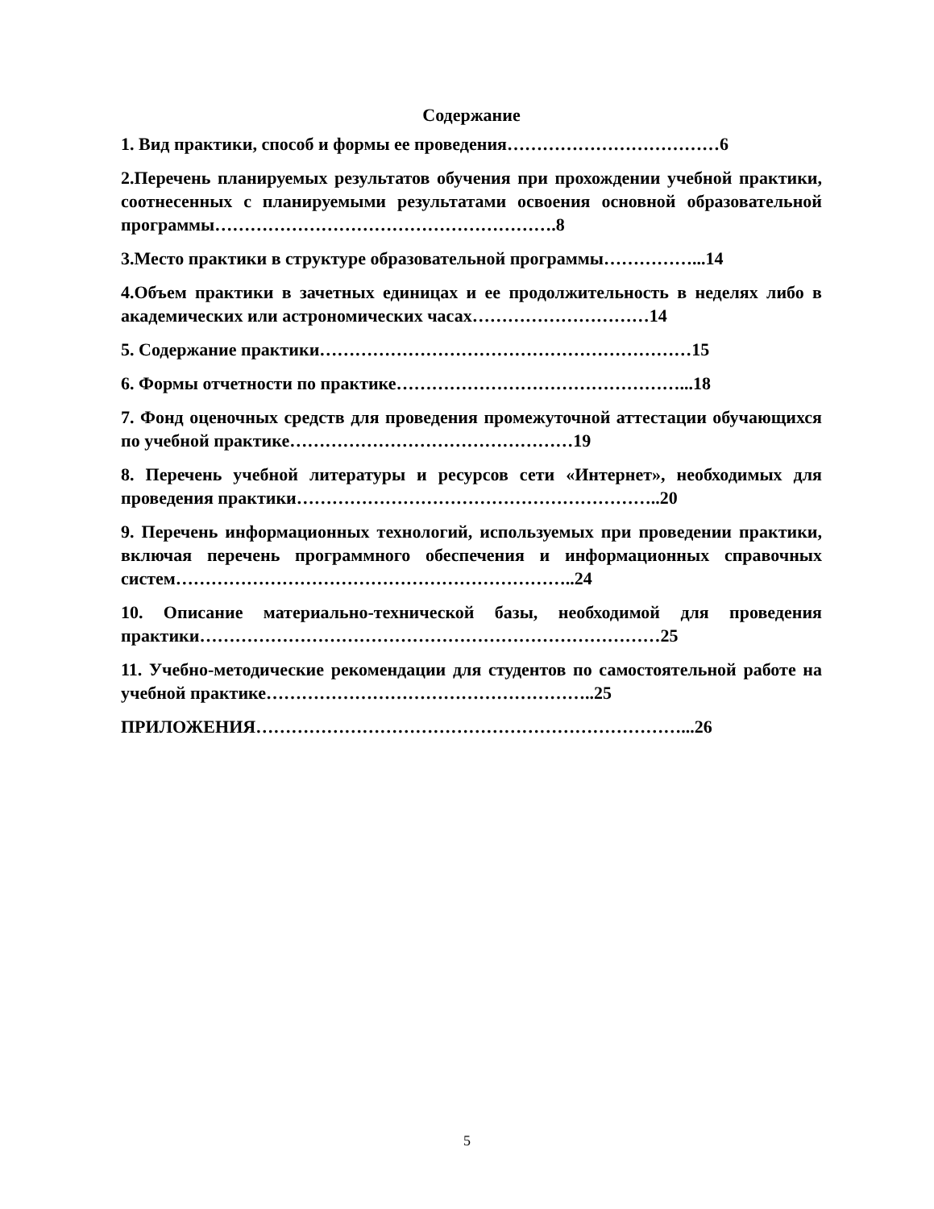Содержание
1. Вид практики, способ и формы ее проведения………………………………6
2.Перечень планируемых результатов обучения при прохождении учебной практики, соотнесенных с планируемыми результатами освоения основной образовательной программы………………………………………………….8
3.Место практики в структуре образовательной программы……………...14
4.Объем практики в зачетных единицах и ее продолжительность в неделях либо в академических или астрономических часах…………………………14
5. Содержание практики………………………………………………………15
6. Формы отчетности по практике…………………………………………...18
7. Фонд оценочных средств для проведения промежуточной аттестации обучающихся по учебной практике…………………………………………19
8. Перечень учебной литературы и ресурсов сети «Интернет», необходимых для проведения практики……………………………………………………..20
9. Перечень информационных технологий, используемых при проведении практики, включая перечень программного обеспечения и информационных справочных систем…………………………………………………………..24
10. Описание материально-технической базы, необходимой для проведения практики……………………………………………………………………25
11. Учебно-методические рекомендации для студентов по самостоятельной работе на учебной практике………………………………………………..25
ПРИЛОЖЕНИЯ………………………………………………………………...26
5